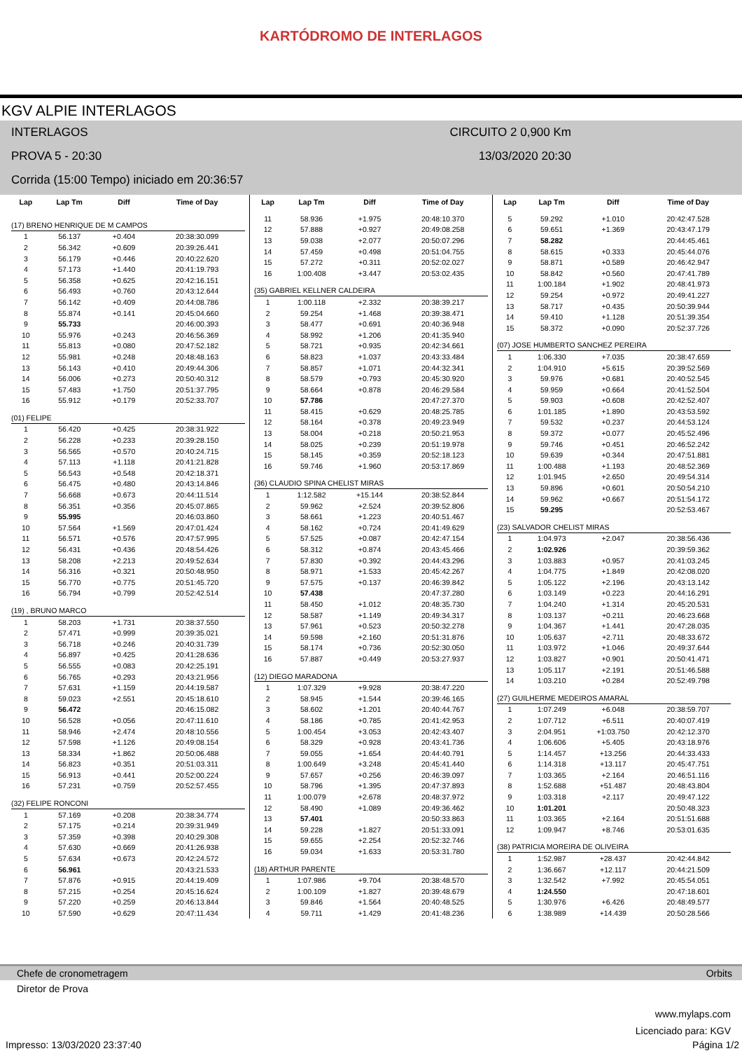KARTÓDROMO DE INTERLAGOS
KGV ALPIE INTERLAGOS
INTERLAGOS CIRCUITO 2 0,900 Km
PROVA 5 - 20:30 13/03/2020 20:30
Corrida (15:00 Tempo) iniciado em 20:36:57
| Lap | Lap Tm | Diff | Time of Day |
| --- | --- | --- | --- |
| (17) BRENO HENRIQUE DE M CAMPOS | | | |
| 1 | 56.137 | +0.404 | 20:38:30.099 |
| 2 | 56.342 | +0.609 | 20:39:26.441 |
| 3 | 56.179 | +0.446 | 20:40:22.620 |
| 4 | 57.173 | +1.440 | 20:41:19.793 |
| 5 | 56.358 | +0.625 | 20:42:16.151 |
| 6 | 56.493 | +0.760 | 20:43:12.644 |
| 7 | 56.142 | +0.409 | 20:44:08.786 |
| 8 | 55.874 | +0.141 | 20:45:04.660 |
| 9 | 55.733 | | 20:46:00.393 |
| 10 | 55.976 | +0.243 | 20:46:56.369 |
| 11 | 55.813 | +0.080 | 20:47:52.182 |
| 12 | 55.981 | +0.248 | 20:48:48.163 |
| 13 | 56.143 | +0.410 | 20:49:44.306 |
| 14 | 56.006 | +0.273 | 20:50:40.312 |
| 15 | 57.483 | +1.750 | 20:51:37.795 |
| 16 | 55.912 | +0.179 | 20:52:33.707 |
| (01) FELIPE | | | |
| 1 | 56.420 | +0.425 | 20:38:31.922 |
| 2 | 56.228 | +0.233 | 20:39:28.150 |
| 3 | 56.565 | +0.570 | 20:40:24.715 |
| 4 | 57.113 | +1.118 | 20:41:21.828 |
| 5 | 56.543 | +0.548 | 20:42:18.371 |
| 6 | 56.475 | +0.480 | 20:43:14.846 |
| 7 | 56.668 | +0.673 | 20:44:11.514 |
| 8 | 56.351 | +0.356 | 20:45:07.865 |
| 9 | 55.995 | | 20:46:03.860 |
| 10 | 57.564 | +1.569 | 20:47:01.424 |
| 11 | 56.571 | +0.576 | 20:47:57.995 |
| 12 | 56.431 | +0.436 | 20:48:54.426 |
| 13 | 58.208 | +2.213 | 20:49:52.634 |
| 14 | 56.316 | +0.321 | 20:50:48.950 |
| 15 | 56.770 | +0.775 | 20:51:45.720 |
| 16 | 56.794 | +0.799 | 20:52:42.514 |
| (19) , BRUNO MARCO | | | |
| 1 | 58.203 | +1.731 | 20:38:37.550 |
| 2 | 57.471 | +0.999 | 20:39:35.021 |
| 3 | 56.718 | +0.246 | 20:40:31.739 |
| 4 | 56.897 | +0.425 | 20:41:28.636 |
| 5 | 56.555 | +0.083 | 20:42:25.191 |
| 6 | 56.765 | +0.293 | 20:43:21.956 |
| 7 | 57.631 | +1.159 | 20:44:19.587 |
| 8 | 59.023 | +2.551 | 20:45:18.610 |
| 9 | 56.472 | | 20:46:15.082 |
| 10 | 56.528 | +0.056 | 20:47:11.610 |
| 11 | 58.946 | +2.474 | 20:48:10.556 |
| 12 | 57.598 | +1.126 | 20:49:08.154 |
| 13 | 58.334 | +1.862 | 20:50:06.488 |
| 14 | 56.823 | +0.351 | 20:51:03.311 |
| 15 | 56.913 | +0.441 | 20:52:00.224 |
| 16 | 57.231 | +0.759 | 20:52:57.455 |
| (32) FELIPE RONCONI | | | |
| 1 | 57.169 | +0.208 | 20:38:34.774 |
| 2 | 57.175 | +0.214 | 20:39:31.949 |
| 3 | 57.359 | +0.398 | 20:40:29.308 |
| 4 | 57.630 | +0.669 | 20:41:26.938 |
| 5 | 57.634 | +0.673 | 20:42:24.572 |
| 6 | 56.961 | | 20:43:21.533 |
| 7 | 57.876 | +0.915 | 20:44:19.409 |
| 8 | 57.215 | +0.254 | 20:45:16.624 |
| 9 | 57.220 | +0.259 | 20:46:13.844 |
| 10 | 57.590 | +0.629 | 20:47:11.434 |
| Lap | Lap Tm | Diff | Time of Day |
| --- | --- | --- | --- |
| 11 | 58.936 | +1.975 | 20:48:10.370 |
| 12 | 57.888 | +0.927 | 20:49:08.258 |
| 13 | 59.038 | +2.077 | 20:50:07.296 |
| 14 | 57.459 | +0.498 | 20:51:04.755 |
| 15 | 57.272 | +0.311 | 20:52:02.027 |
| 16 | 1:00.408 | +3.447 | 20:53:02.435 |
| (35) GABRIEL KELLNER CALDEIRA | | | |
| 1 | 1:00.118 | +2.332 | 20:38:39.217 |
| 2 | 59.254 | +1.468 | 20:39:38.471 |
| 3 | 58.477 | +0.691 | 20:40:36.948 |
| 4 | 58.992 | +1.206 | 20:41:35.940 |
| 5 | 58.721 | +0.935 | 20:42:34.661 |
| 6 | 58.823 | +1.037 | 20:43:33.484 |
| 7 | 58.857 | +1.071 | 20:44:32.341 |
| 8 | 58.579 | +0.793 | 20:45:30.920 |
| 9 | 58.664 | +0.878 | 20:46:29.584 |
| 10 | 57.786 | | 20:47:27.370 |
| 11 | 58.415 | +0.629 | 20:48:25.785 |
| 12 | 58.164 | +0.378 | 20:49:23.949 |
| 13 | 58.004 | +0.218 | 20:50:21.953 |
| 14 | 58.025 | +0.239 | 20:51:19.978 |
| 15 | 58.145 | +0.359 | 20:52:18.123 |
| 16 | 59.746 | +1.960 | 20:53:17.869 |
| (36) CLAUDIO SPINA CHELIST MIRAS | | | |
| 1 | 1:12.582 | +15.144 | 20:38:52.844 |
| 2 | 59.962 | +2.524 | 20:39:52.806 |
| 3 | 58.661 | +1.223 | 20:40:51.467 |
| 4 | 58.162 | +0.724 | 20:41:49.629 |
| 5 | 57.525 | +0.087 | 20:42:47.154 |
| 6 | 58.312 | +0.874 | 20:43:45.466 |
| 7 | 57.830 | +0.392 | 20:44:43.296 |
| 8 | 58.971 | +1.533 | 20:45:42.267 |
| 9 | 57.575 | +0.137 | 20:46:39.842 |
| 10 | 57.438 | | 20:47:37.280 |
| 11 | 58.450 | +1.012 | 20:48:35.730 |
| 12 | 58.587 | +1.149 | 20:49:34.317 |
| 13 | 57.961 | +0.523 | 20:50:32.278 |
| 14 | 59.598 | +2.160 | 20:51:31.876 |
| 15 | 58.174 | +0.736 | 20:52:30.050 |
| 16 | 57.887 | +0.449 | 20:53:27.937 |
| (12) DIEGO MARADONA | | | |
| 1 | 1:07.329 | +9.928 | 20:38:47.220 |
| 2 | 58.945 | +1.544 | 20:39:46.165 |
| 3 | 58.602 | +1.201 | 20:40:44.767 |
| 4 | 58.186 | +0.785 | 20:41:42.953 |
| 5 | 1:00.454 | +3.053 | 20:42:43.407 |
| 6 | 58.329 | +0.928 | 20:43:41.736 |
| 7 | 59.055 | +1.654 | 20:44:40.791 |
| 8 | 1:00.649 | +3.248 | 20:45:41.440 |
| 9 | 57.657 | +0.256 | 20:46:39.097 |
| 10 | 58.796 | +1.395 | 20:47:37.893 |
| 11 | 1:00.079 | +2.678 | 20:48:37.972 |
| 12 | 58.490 | +1.089 | 20:49:36.462 |
| 13 | 57.401 | | 20:50:33.863 |
| 14 | 59.228 | +1.827 | 20:51:33.091 |
| 15 | 59.655 | +2.254 | 20:52:32.746 |
| 16 | 59.034 | +1.633 | 20:53:31.780 |
| (18) ARTHUR PARENTE | | | |
| 1 | 1:07.986 | +9.704 | 20:38:48.570 |
| 2 | 1:00.109 | +1.827 | 20:39:48.679 |
| 3 | 59.846 | +1.564 | 20:40:48.525 |
| 4 | 59.711 | +1.429 | 20:41:48.236 |
| Lap | Lap Tm | Diff | Time of Day |
| --- | --- | --- | --- |
| 5 | 59.292 | +1.010 | 20:42:47.528 |
| 6 | 59.651 | +1.369 | 20:43:47.179 |
| 7 | 58.282 | | 20:44:45.461 |
| 8 | 58.615 | +0.333 | 20:45:44.076 |
| 9 | 58.871 | +0.589 | 20:46:42.947 |
| 10 | 58.842 | +0.560 | 20:47:41.789 |
| 11 | 1:00.184 | +1.902 | 20:48:41.973 |
| 12 | 59.254 | +0.972 | 20:49:41.227 |
| 13 | 58.717 | +0.435 | 20:50:39.944 |
| 14 | 59.410 | +1.128 | 20:51:39.354 |
| 15 | 58.372 | +0.090 | 20:52:37.726 |
| (07) JOSE HUMBERTO SANCHEZ PEREIRA | | | |
| 1 | 1:06.330 | +7.035 | 20:38:47.659 |
| 2 | 1:04.910 | +5.615 | 20:39:52.569 |
| 3 | 59.976 | +0.681 | 20:40:52.545 |
| 4 | 59.959 | +0.664 | 20:41:52.504 |
| 5 | 59.903 | +0.608 | 20:42:52.407 |
| 6 | 1:01.185 | +1.890 | 20:43:53.592 |
| 7 | 59.532 | +0.237 | 20:44:53.124 |
| 8 | 59.372 | +0.077 | 20:45:52.496 |
| 9 | 59.746 | +0.451 | 20:46:52.242 |
| 10 | 59.639 | +0.344 | 20:47:51.881 |
| 11 | 1:00.488 | +1.193 | 20:48:52.369 |
| 12 | 1:01.945 | +2.650 | 20:49:54.314 |
| 13 | 59.896 | +0.601 | 20:50:54.210 |
| 14 | 59.962 | +0.667 | 20:51:54.172 |
| 15 | 59.295 | | 20:52:53.467 |
| (23) SALVADOR CHELIST MIRAS | | | |
| 1 | 1:04.973 | +2.047 | 20:38:56.436 |
| 2 | 1:02.926 | | 20:39:59.362 |
| 3 | 1:03.883 | +0.957 | 20:41:03.245 |
| 4 | 1:04.775 | +1.849 | 20:42:08.020 |
| 5 | 1:05.122 | +2.196 | 20:43:13.142 |
| 6 | 1:03.149 | +0.223 | 20:44:16.291 |
| 7 | 1:04.240 | +1.314 | 20:45:20.531 |
| 8 | 1:03.137 | +0.211 | 20:46:23.668 |
| 9 | 1:04.367 | +1.441 | 20:47:28.035 |
| 10 | 1:05.637 | +2.711 | 20:48:33.672 |
| 11 | 1:03.972 | +1.046 | 20:49:37.644 |
| 12 | 1:03.827 | +0.901 | 20:50:41.471 |
| 13 | 1:05.117 | +2.191 | 20:51:46.588 |
| 14 | 1:03.210 | +0.284 | 20:52:49.798 |
| (27) GUILHERME MEDEIROS AMARAL | | | |
| 1 | 1:07.249 | +6.048 | 20:38:59.707 |
| 2 | 1:07.712 | +6.511 | 20:40:07.419 |
| 3 | 2:04.951 | +1:03.750 | 20:42:12.370 |
| 4 | 1:06.606 | +5.405 | 20:43:18.976 |
| 5 | 1:14.457 | +13.256 | 20:44:33.433 |
| 6 | 1:14.318 | +13.117 | 20:45:47.751 |
| 7 | 1:03.365 | +2.164 | 20:46:51.116 |
| 8 | 1:52.688 | +51.487 | 20:48:43.804 |
| 9 | 1:03.318 | +2.117 | 20:49:47.122 |
| 10 | 1:01.201 | | 20:50:48.323 |
| 11 | 1:03.365 | +2.164 | 20:51:51.688 |
| 12 | 1:09.947 | +8.746 | 20:53:01.635 |
| (38) PATRICIA MOREIRA DE OLIVEIRA | | | |
| 1 | 1:52.987 | +28.437 | 20:42:44.842 |
| 2 | 1:36.667 | +12.117 | 20:44:21.509 |
| 3 | 1:32.542 | +7.992 | 20:45:54.051 |
| 4 | 1:24.550 | | 20:47:18.601 |
| 5 | 1:30.976 | +6.426 | 20:48:49.577 |
| 6 | 1:38.989 | +14.439 | 20:50:28.566 |
Chefe de cronometragem Orbits
Diretor de Prova
www.mylaps.com
Licenciado para: KGV
Impresso: 13/03/2020 23:37:40 Página 1/2